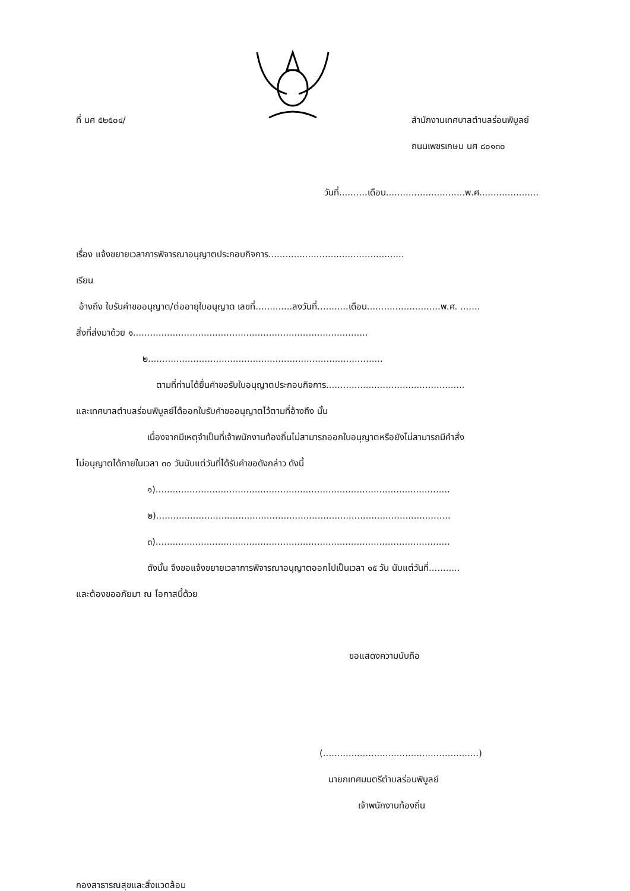ที่ นศ ๕๒๕๐๔/ สำนักงานเทศบาลตำบลร่อนพิบูลย์
ถนนเพชรเกษม นศ ๘๐๑๓๐
วันที่..........เดือน............................พ.ศ.....................
เรื่อง แจ้งขยายเวลาการพิจารณาอนุญาตประกอบกิจการ................................................
เรียน
อ้างถึง ใบรับคำขออนุญาต/ต่ออายุใบอนุญาต เลขที่.............ลงวันที่...........เดือน..........................พ.ศ. .......
สิ่งที่ส่งมาด้วย ๑...................................................................................
๒...................................................................................
ตามที่ท่านได้ยื่นคำขอรับใบอนุญาตประกอบกิจการ.................................................
และเทศบาลตำบลร่อนพิบูลย์ได้ออกใบรับคำขออนุญาตไว้ตามที่อ้างถึง นั้น
เนื่องจากมีเหตุจำเป็นที่เจ้าพนักงานท้องถิ่นไม่สามารถออกใบอนุญาตหรือยังไม่สามารถมีคำสั่ง
ไม่อนุญาตได้ภายในเวลา ๓๐ วันนับแต่วันที่ได้รับคำขอดังกล่าว ดังนี้
๑)........................................................................................................
๒)........................................................................................................
๓)........................................................................................................
ดังนั้น จึงขอแจ้งขยายเวลาการพิจารณาอนุญาตออกไปเป็นเวลา ๑๕ วัน นับแต่วันที่...........
และต้องขออภัยมา ณ โอกาสนี้ด้วย
ขอแสดงความนับถือ
(.......................................................)
นายกเทศมนตรีตำบลร่อนพิบูลย์
เจ้าพนักงานท้องถิ่น
กองสาธารณสุขและสิ่งแวดล้อม